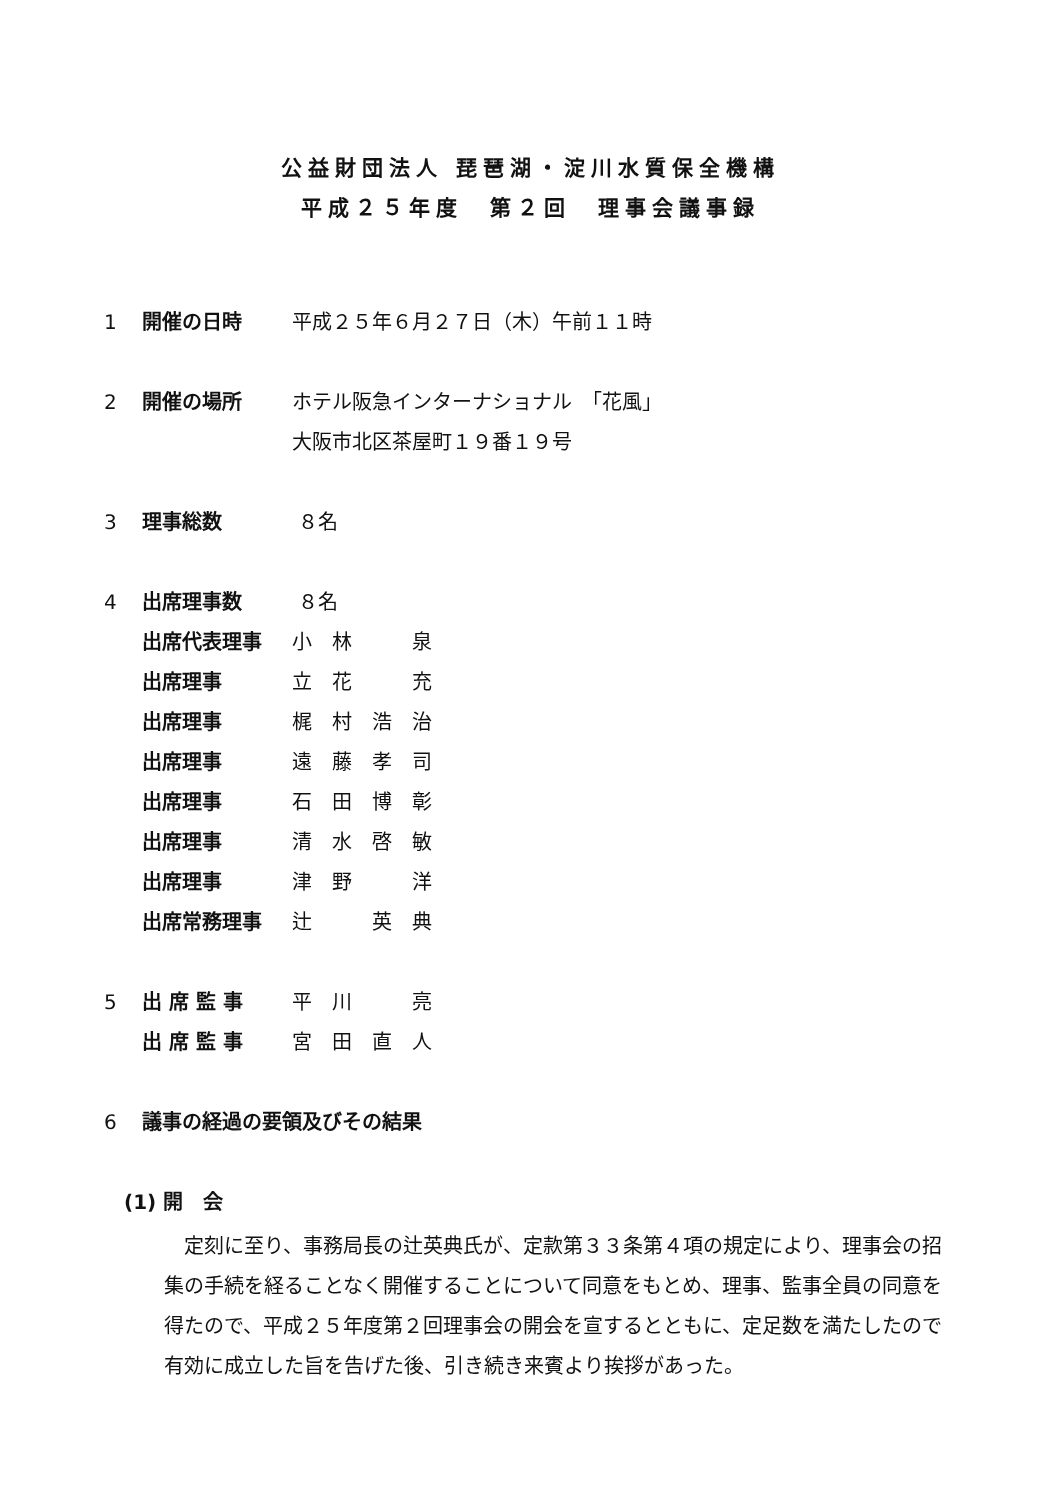公益財団法人 琵琶湖・淀川水質保全機構
平成２５年度　第２回　理事会議事録
1 開催の日時 平成２５年６月２７日（木）午前１１時
2 開催の場所 ホテル阪急インターナショナル　「花風」
大阪市北区茶屋町１９番１９号
3 理事総数 ８名
4 出席理事数 ８名
出席代表理事 小　林　　　泉
出席理事 立　花　　　充
出席理事 梶　村　浩　治
出席理事 遠　藤　孝　司
出席理事 石　田　博　彰
出席理事 清　水　啓　敏
出席理事 津　野　　　洋
出席常務理事 辻　　　英　典
5 出 席 監 事 平　川　　　亮
出 席 監 事 宮　田　直　人
6 議事の経過の要領及びその結果
(1) 開　会
定刻に至り、事務局長の辻英典氏が、定款第３３条第４項の規定により、理事会の招集の手続を経ることなく開催することについて同意をもとめ、理事、監事全員の同意を得たので、平成２５年度第２回理事会の開会を宣するとともに、定足数を満たしたので有効に成立した旨を告げた後、引き続き来賓より挨拶があった。